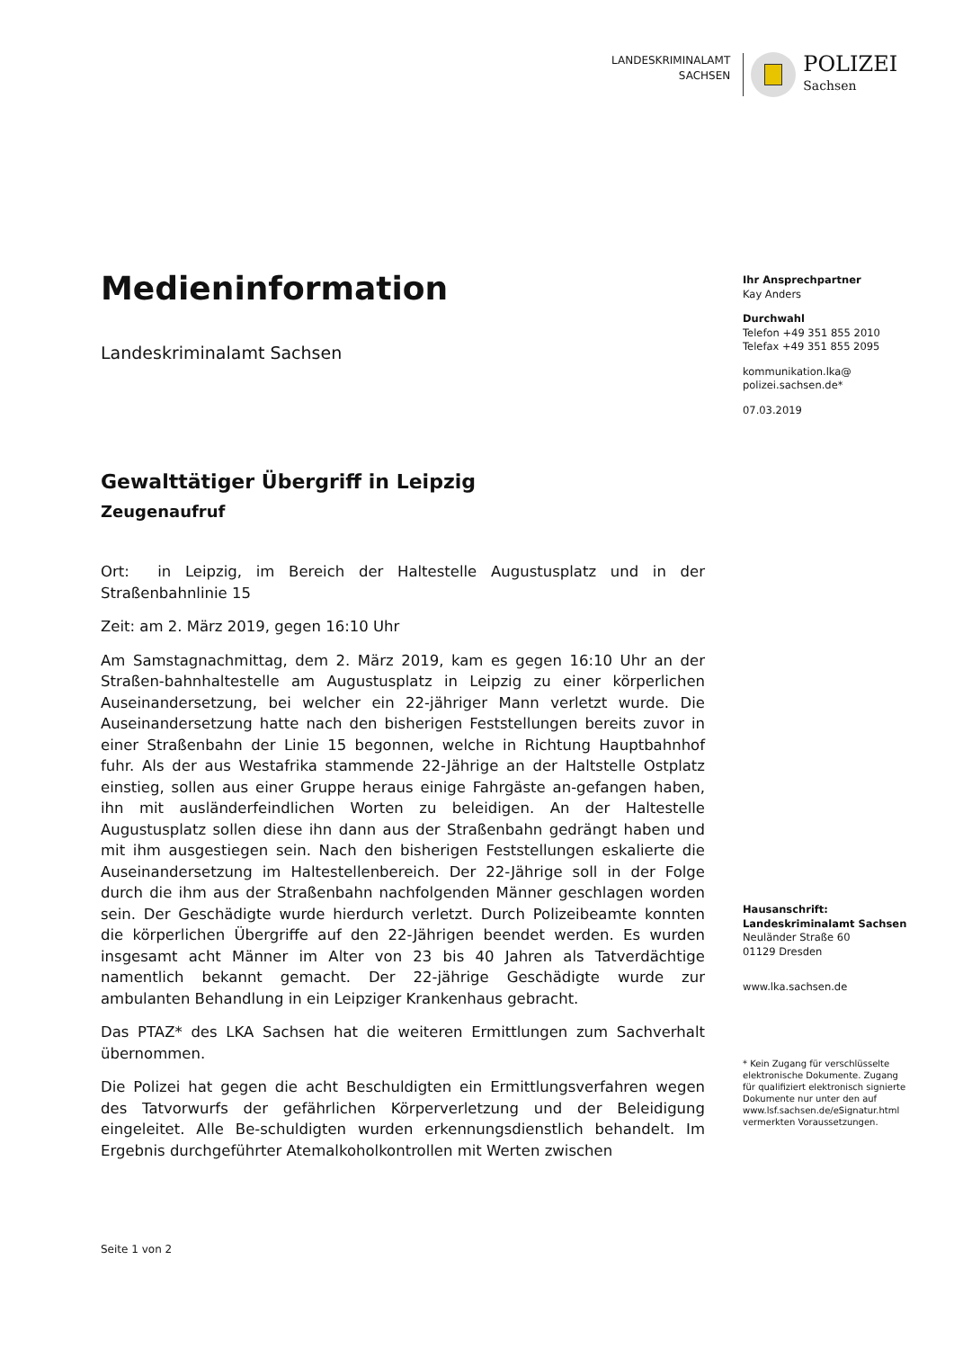LANDESKRIMINALAMT
SACHSEN
POLIZEI
Sachsen
Medieninformation
Landeskriminalamt Sachsen
Gewalttätiger Übergriff in Leipzig
Zeugenaufruf
Ort: in Leipzig, im Bereich der Haltestelle Augustusplatz und in der Straßenbahnlinie 15
Zeit: am 2. März 2019, gegen 16:10 Uhr
Am Samstagnachmittag, dem 2. März 2019, kam es gegen 16:10 Uhr an der Straßen-bahnhaltestelle am Augustusplatz in Leipzig zu einer körperlichen Auseinandersetzung, bei welcher ein 22-jähriger Mann verletzt wurde. Die Auseinandersetzung hatte nach den bisherigen Feststellungen bereits zuvor in einer Straßenbahn der Linie 15 begonnen, welche in Richtung Hauptbahnhof fuhr. Als der aus Westafrika stammende 22-Jährige an der Haltstelle Ostplatz einstieg, sollen aus einer Gruppe heraus einige Fahrgäste an-gefangen haben, ihn mit ausländerfeindlichen Worten zu beleidigen. An der Haltestelle Augustusplatz sollen diese ihn dann aus der Straßenbahn gedrängt haben und mit ihm ausgestiegen sein. Nach den bisherigen Feststellungen eskalierte die Auseinandersetzung im Haltestellenbereich. Der 22-Jährige soll in der Folge durch die ihm aus der Straßenbahn nachfolgenden Männer geschlagen worden sein. Der Geschädigte wurde hierdurch verletzt. Durch Polizeibeamte konnten die körperlichen Übergriffe auf den 22-Jährigen beendet werden. Es wurden insgesamt acht Männer im Alter von 23 bis 40 Jahren als Tatverdächtige namentlich bekannt gemacht. Der 22-jährige Geschädigte wurde zur ambulanten Behandlung in ein Leipziger Krankenhaus gebracht.
Das PTAZ* des LKA Sachsen hat die weiteren Ermittlungen zum Sachverhalt übernommen.
Die Polizei hat gegen die acht Beschuldigten ein Ermittlungsverfahren wegen des Tatvorwurfs der gefährlichen Körperverletzung und der Beleidigung eingeleitet. Alle Be-schuldigten wurden erkennungsdienstlich behandelt. Im Ergebnis durchgeführter Atemalkoholkontrollen mit Werten zwischen
Ihr Ansprechpartner
Kay Anders
Durchwahl
Telefon +49 351 855 2010
Telefax +49 351 855 2095
kommunikation.lka@
polizei.sachsen.de*
07.03.2019
Hausanschrift:
Landeskriminalamt Sachsen
Neuländer Straße 60
01129 Dresden
www.lka.sachsen.de
* Kein Zugang für verschlüsselte elektronische Dokumente. Zugang für qualifiziert elektronisch signierte Dokumente nur unter den auf www.lsf.sachsen.de/eSignatur.html vermerkten Voraussetzungen.
Seite 1 von 2